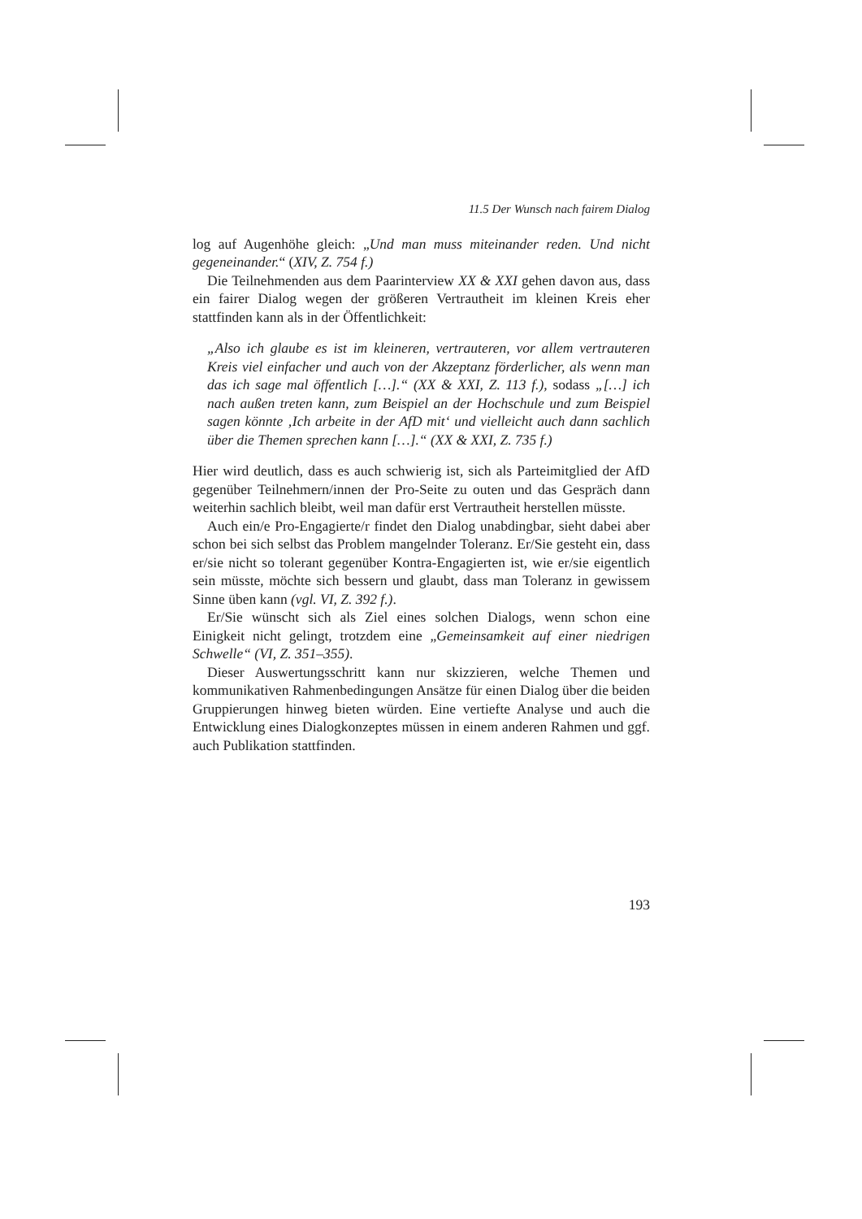11.5 Der Wunsch nach fairem Dialog
log auf Augenhöhe gleich: „Und man muss miteinander reden. Und nicht gegeneinander.“ (XIV, Z. 754 f.)
Die Teilnehmenden aus dem Paarinterview XX & XXI gehen davon aus, dass ein fairer Dialog wegen der größeren Vertrautheit im kleinen Kreis eher stattfinden kann als in der Öffentlichkeit:
„Also ich glaube es ist im kleineren, vertrauteren, vor allem vertrauteren Kreis viel einfacher und auch von der Akzeptanz förderlicher, als wenn man das ich sage mal öffentlich […].“ (XX & XXI, Z. 113 f.), sodass „[…] ich nach außen treten kann, zum Beispiel an der Hochschule und zum Beispiel sagen könnte ‚Ich arbeite in der AfD mit‘ und vielleicht auch dann sachlich über die Themen sprechen kann […].“ (XX & XXI, Z. 735 f.)
Hier wird deutlich, dass es auch schwierig ist, sich als Parteimitglied der AfD gegenüber Teilnehmern/innen der Pro-Seite zu outen und das Gespräch dann weiterhin sachlich bleibt, weil man dafür erst Vertrautheit herstellen müsste.
Auch ein/e Pro-Engagierte/r findet den Dialog unabdingbar, sieht dabei aber schon bei sich selbst das Problem mangelnder Toleranz. Er/Sie gesteht ein, dass er/sie nicht so tolerant gegenüber Kontra-Engagierten ist, wie er/sie eigentlich sein müsste, möchte sich bessern und glaubt, dass man Toleranz in gewissem Sinne üben kann (vgl. VI, Z. 392 f.).
Er/Sie wünscht sich als Ziel eines solchen Dialogs, wenn schon eine Einigkeit nicht gelingt, trotzdem eine „Gemeinsamkeit auf einer niedrigen Schwelle“ (VI, Z. 351–355).
Dieser Auswertungsschritt kann nur skizzieren, welche Themen und kommunikativen Rahmenbedingungen Ansätze für einen Dialog über die beiden Gruppierungen hinweg bieten würden. Eine vertiefte Analyse und auch die Entwicklung eines Dialogkonzeptes müssen in einem anderen Rahmen und ggf. auch Publikation stattfinden.
193